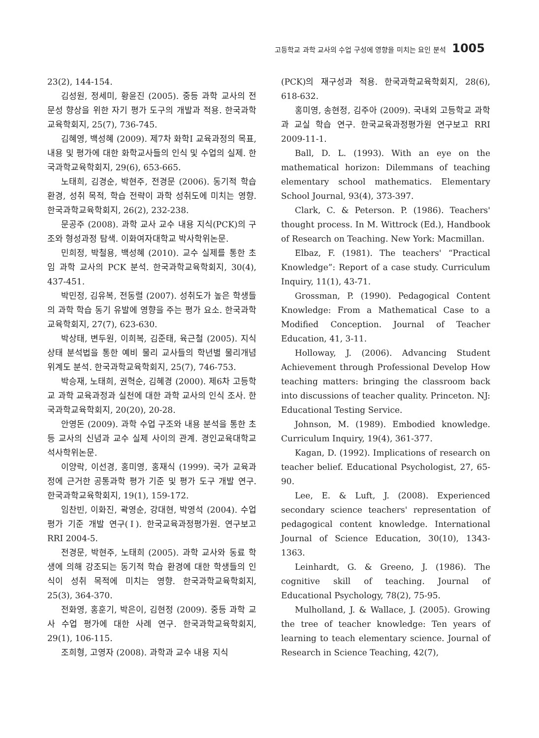고등학교 과학 교사의 수업 구성에 영향을 미치는 요인 분석 1005
23(2), 144-154.
김성원, 정세미, 황윤진 (2005). 중등 과학 교사의 전문성 향상을 위한 자기 평가 도구의 개발과 적용. 한국과학교육학회지, 25(7), 736-745.
김혜영, 백성혜 (2009). 제7차 화학I 교육과정의 목표, 내용 및 평가에 대한 화학교사들의 인식 및 수업의 실제. 한국과학교육학회지, 29(6), 653-665.
노태희, 김경순, 박현주, 전경문 (2006). 동기적 학습 환경, 성취 목적, 학습 전략이 과학 성취도에 미치는 영향. 한국과학교육학회지, 26(2), 232-238.
문공주 (2008). 과학 교사 교수 내용 지식(PCK)의 구조와 형성과정 탐색. 이화여자대학교 박사학위논문.
민희정, 박철용, 백성혜 (2010). 교수 실제를 통한 초임 과학 교사의 PCK 분석. 한국과학교육학회지, 30(4), 437-451.
박민정, 김유복, 전동렬 (2007). 성취도가 높은 학생들의 과학 학습 동기 유발에 영향을 주는 평가 요소. 한국과학교육학회지, 27(7), 623-630.
박상태, 변두원, 이희복, 김준태, 육근철 (2005). 지식상태 분석법을 통한 예비 물리 교사들의 학년별 물리개념 위계도 분석. 한국과학교육학회지, 25(7), 746-753.
박승재, 노태희, 권혁순, 김혜경 (2000). 제6차 고등학교 과학 교육과정과 실천에 대한 과학 교사의 인식 조사. 한국과학교육학회지, 20(20), 20-28.
안영돈 (2009). 과학 수업 구조와 내용 분석을 통한 초등 교사의 신념과 교수 실제 사이의 관계. 경인교육대학교 석사학위논문.
이양락, 이선경, 홍미영, 홍재식 (1999). 국가 교육과정에 근거한 공통과학 평가 기준 및 평가 도구 개발 연구. 한국과학교육학회지, 19(1), 159-172.
임찬빈, 이화진, 곽영순, 강대현, 박영석 (2004). 수업 평가 기준 개발 연구(Ⅰ). 한국교육과정평가원. 연구보고 RRI 2004-5.
전경문, 박현주, 노태희 (2005). 과학 교사와 동료 학생에 의해 강조되는 동기적 학습 환경에 대한 학생들의 인식이 성취 목적에 미치는 영향. 한국과학교육학회지, 25(3), 364-370.
전화영, 홍훈기, 박은이, 김현정 (2009). 중등 과학 교사 수업 평가에 대한 사례 연구. 한국과학교육학회지, 29(1), 106-115.
조희형, 고영자 (2008). 과학과 교수 내용 지식
(PCK)의 재구성과 적용. 한국과학교육학회지, 28(6), 618-632.
홍미영, 송현정, 김주아 (2009). 국내외 고등학교 과학과 교실 학습 연구. 한국교육과정평가원 연구보고 RRI 2009-11-1.
Ball, D. L. (1993). With an eye on the mathematical horizon: Dilemmans of teaching elementary school mathematics. Elementary School Journal, 93(4), 373-397.
Clark, C. & Peterson. P. (1986). Teachers' thought process. In M. Wittrock (Ed.), Handbook of Research on Teaching. New York: Macmillan.
Elbaz, F. (1981). The teachers' “Practical Knowledge”: Report of a case study. Curriculum Inquiry, 11(1), 43-71.
Grossman, P. (1990). Pedagogical Content Knowledge: From a Mathematical Case to a Modified Conception. Journal of Teacher Education, 41, 3-11.
Holloway, J. (2006). Advancing Student Achievement through Professional Develop How teaching matters: bringing the classroom back into discussions of teacher quality. Princeton. NJ: Educational Testing Service.
Johnson, M. (1989). Embodied knowledge. Curriculum Inquiry, 19(4), 361-377.
Kagan, D. (1992). Implications of research on teacher belief. Educational Psychologist, 27, 65-90.
Lee, E. & Luft, J. (2008). Experienced secondary science teachers' representation of pedagogical content knowledge. International Journal of Science Education, 30(10), 1343-1363.
Leinhardt, G. & Greeno, J. (1986). The cognitive skill of teaching. Journal of Educational Psychology, 78(2), 75-95.
Mulholland, J. & Wallace, J. (2005). Growing the tree of teacher knowledge: Ten years of learning to teach elementary science. Journal of Research in Science Teaching, 42(7),